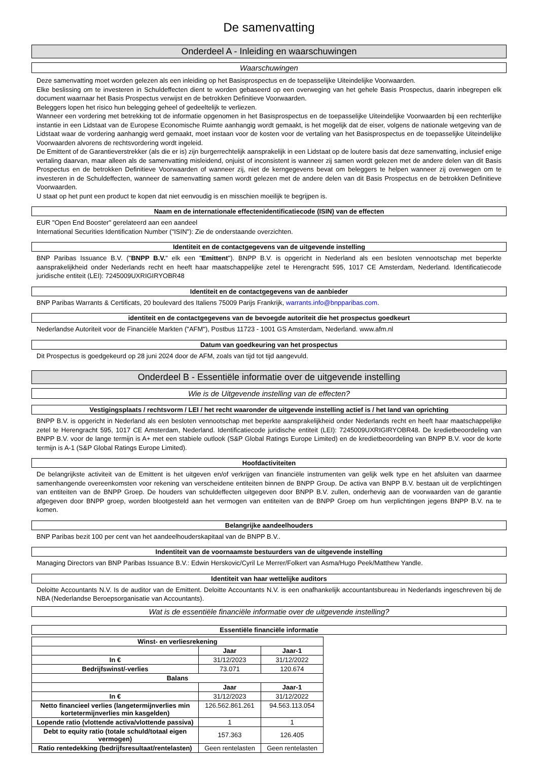De samenvatting
Onderdeel A - Inleiding en waarschuwingen
Waarschuwingen
Deze samenvatting moet worden gelezen als een inleiding op het Basisprospectus en de toepasselijke Uiteindelijke Voorwaarden.
Elke beslissing om te investeren in Schuldeffecten dient te worden gebaseerd op een overweging van het gehele Basis Prospectus, daarin inbegrepen elk document waarnaar het Basis Prospectus verwijst en de betrokken Definitieve Voorwaarden.
Beleggers lopen het risico hun belegging geheel of gedeeltelijk te verliezen.
Wanneer een vordering met betrekking tot de informatie opgenomen in het Basisprospectus en de toepasselijke Uiteindelijke Voorwaarden bij een rechterlijke instantie in een Lidstaat van de Europese Economische Ruimte aanhangig wordt gemaakt, is het mogelijk dat de eiser, volgens de nationale wetgeving van de Lidstaat waar de vordering aanhangig werd gemaakt, moet instaan voor de kosten voor de vertaling van het Basisprospectus en de toepasselijke Uiteindelijke Voorwaarden alvorens de rechtsvordering wordt ingeleid.
De Emittent of de Garantieverstrekker (als die er is) zijn burgerrechtelijk aansprakelijk in een Lidstaat op de loutere basis dat deze samenvatting, inclusief enige vertaling daarvan, maar alleen als de samenvatting misleidend, onjuist of inconsistent is wanneer zij samen wordt gelezen met de andere delen van dit Basis Prospectus en de betrokken Definitieve Voorwaarden of wanneer zij, niet de kerngegevens bevat om beleggers te helpen wanneer zij overwegen om te investeren in de Schuldeffecten, wanneer de samenvatting samen wordt gelezen met de andere delen van dit Basis Prospectus en de betrokken Definitieve Voorwaarden.
U staat op het punt een product te kopen dat niet eenvoudig is en misschien moeilijk te begrijpen is.
Naam en de internationale effectenidentificatiecode (ISIN) van de effecten
EUR "Open End Booster" gerelateerd aan een aandeel
International Securities Identification Number ("ISIN"): Zie de onderstaande overzichten.
Identiteit en de contactgegevens van de uitgevende instelling
BNP Paribas Issuance B.V. ("BNPP B.V." elk een "Emittent"). BNPP B.V. is opgericht in Nederland als een besloten vennootschap met beperkte aansprakelijkheid onder Nederlands recht en heeft haar maatschappelijke zetel te Herengracht 595, 1017 CE Amsterdam, Nederland. Identificatiecode juridische entiteit (LEI): 7245009UXRIGIRYOBR48
Identiteit en de contactgegevens van de aanbieder
BNP Paribas Warrants & Certificats, 20 boulevard des Italiens 75009 Parijs Frankrijk, warrants.info@bnpparibas.com.
identiteit en de contactgegevens van de bevoegde autoriteit die het prospectus goedkeurt
Nederlandse Autoriteit voor de Financiële Markten ("AFM"), Postbus 11723 - 1001 GS Amsterdam, Nederland. www.afm.nl
Datum van goedkeuring van het prospectus
Dit Prospectus is goedgekeurd op 28 juni 2024 door de AFM, zoals van tijd tot tijd aangevuld.
Onderdeel B - Essentiële informatie over de uitgevende instelling
Wie is de Uitgevende instelling van de effecten?
Vestigingsplaats / rechtsvorm / LEI / het recht waaronder de uitgevende instelling actief is / het land van oprichting
BNPP B.V. is opgericht in Nederland als een besloten vennootschap met beperkte aansprakelijkheid onder Nederlands recht en heeft haar maatschappelijke zetel te Herengracht 595, 1017 CE Amsterdam, Nederland. Identificatiecode juridische entiteit (LEI): 7245009UXRIGIRYOBR48. De kredietbeoordeling van BNPP B.V. voor de lange termijn is A+ met een stabiele outlook (S&P Global Ratings Europe Limited) en de kredietbeoordeling van BNPP B.V. voor de korte termijn is A-1 (S&P Global Ratings Europe Limited).
Hoofdactiviteiten
De belangrijkste activiteit van de Emittent is het uitgeven en/of verkrijgen van financiële instrumenten van gelijk welk type en het afsluiten van daarmee samenhangende overeenkomsten voor rekening van verscheidene entiteiten binnen de BNPP Group. De activa van BNPP B.V. bestaan uit de verplichtingen van entiteiten van de BNPP Groep. De houders van schuldeffecten uitgegeven door BNPP B.V. zullen, onderhevig aan de voorwaarden van de garantie afgegeven door BNPP groep, worden blootgesteld aan het vermogen van entiteiten van de BNPP Groep om hun verplichtingen jegens BNPP B.V. na te komen.
Belangrijke aandeelhouders
BNP Paribas bezit 100 per cent van het aandeelhouderskapitaal van de BNPP B.V..
Indentiteit van de voornaamste bestuurders van de uitgevende instelling
Managing Directors van BNP Paribas Issuance B.V.: Edwin Herskovic/Cyril Le Merrer/Folkert van Asma/Hugo Peek/Matthew Yandle.
Identiteit van haar wettelijke auditors
Deloitte Accountants N.V. Is de auditor van de Emittent. Deloitte Accountants N.V. is een onafhankelijk accountantsbureau in Nederlands ingeschreven bij de NBA (Nederlandse Beroepsorganisatie van Accountants).
Wat is de essentiële financiële informatie over de uitgevende instelling?
Essentiële financiële informatie
| Winst- en verliesrekening | | |
| --- | --- | --- |
| | Jaar | Jaar-1 |
| In € | 31/12/2023 | 31/12/2022 |
| Bedrijfswinst/-verlies | 73.071 | 120.674 |
| Balans | | |
| | Jaar | Jaar-1 |
| In € | 31/12/2023 | 31/12/2022 |
| Netto financieel verlies (langetermijnverlies min kortetermijnverlies min kasgelden) | 126.562.861.261 | 94.563.113.054 |
| Lopende ratio (vlottende activa/vlottende passiva) | 1 | 1 |
| Debt to equity ratio (totale schuld/totaal eigen vermogen) | 157.363 | 126.405 |
| Ratio rentedekking (bedrijfsresultaat/rentelasten) | Geen rentelasten | Geen rentelasten |